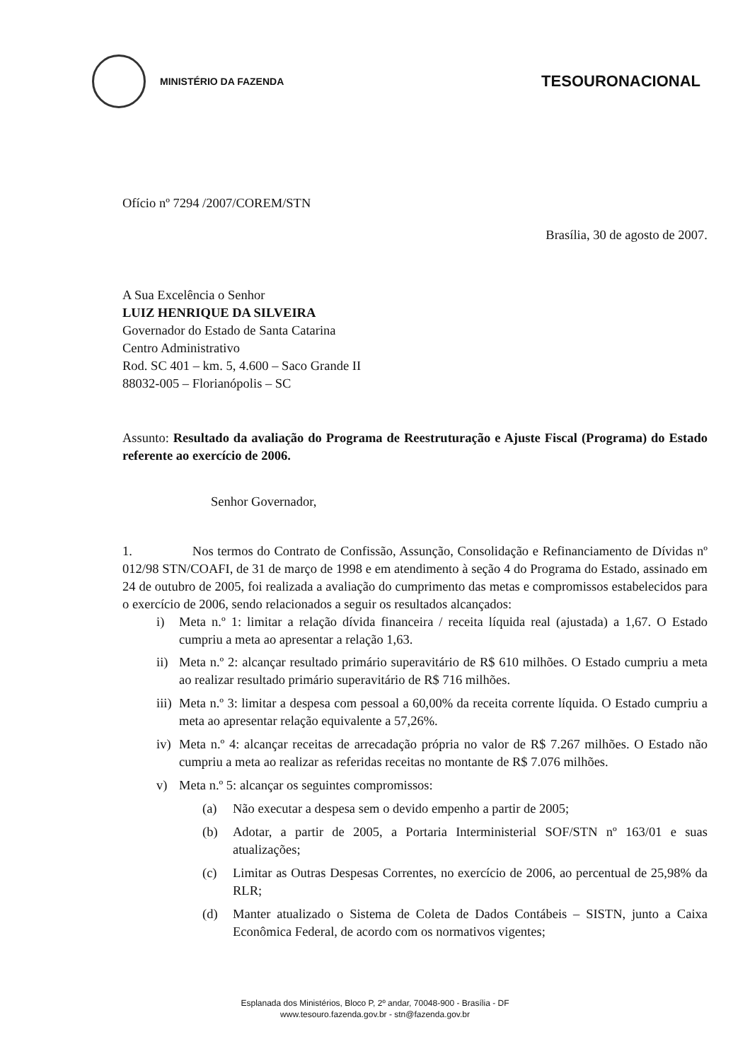MINISTÉRIO DA FAZENDA
TESOURONACIONAL
Ofício nº 7294 /2007/COREM/STN
Brasília, 30 de agosto de 2007.
A Sua Excelência o Senhor
LUIZ HENRIQUE DA SILVEIRA
Governador do Estado de Santa Catarina
Centro Administrativo
Rod. SC 401 – km. 5, 4.600 – Saco Grande II
88032-005 – Florianópolis – SC
Assunto: Resultado da avaliação do Programa de Reestruturação e Ajuste Fiscal (Programa) do Estado referente ao exercício de 2006.
Senhor Governador,
1. Nos termos do Contrato de Confissão, Assunção, Consolidação e Refinanciamento de Dívidas nº 012/98 STN/COAFI, de 31 de março de 1998 e em atendimento à seção 4 do Programa do Estado, assinado em 24 de outubro de 2005, foi realizada a avaliação do cumprimento das metas e compromissos estabelecidos para o exercício de 2006, sendo relacionados a seguir os resultados alcançados:
i) Meta n.º 1: limitar a relação dívida financeira / receita líquida real (ajustada) a 1,67. O Estado cumpriu a meta ao apresentar a relação 1,63.
ii)
Meta n.º 2: alcançar resultado primário superavitário de R$ 610 milhões. O Estado cumpriu a meta ao realizar resultado primário superavitário de R$ 716 milhões.
iii)
Meta n.º 3: limitar a despesa com pessoal a 60,00% da receita corrente líquida. O Estado cumpriu a meta ao apresentar relação equivalente a 57,26%.
iv)
Meta n.º 4: alcançar receitas de arrecadação própria no valor de R$ 7.267 milhões. O Estado não cumpriu a meta ao realizar as referidas receitas no montante de R$ 7.076 milhões.
v) Meta n.º 5: alcançar os seguintes compromissos:
(a) Não executar a despesa sem o devido empenho a partir de 2005;
(b) Adotar, a partir de 2005, a Portaria Interministerial SOF/STN nº 163/01 e suas atualizações;
(c) Limitar as Outras Despesas Correntes, no exercício de 2006, ao percentual de 25,98% da RLR;
(d) Manter atualizado o Sistema de Coleta de Dados Contábeis – SISTN, junto a Caixa Econômica Federal, de acordo com os normativos vigentes;
Esplanada dos Ministérios, Bloco P, 2º andar, 70048-900 - Brasília - DF
www.tesouro.fazenda.gov.br - stn@fazenda.gov.br